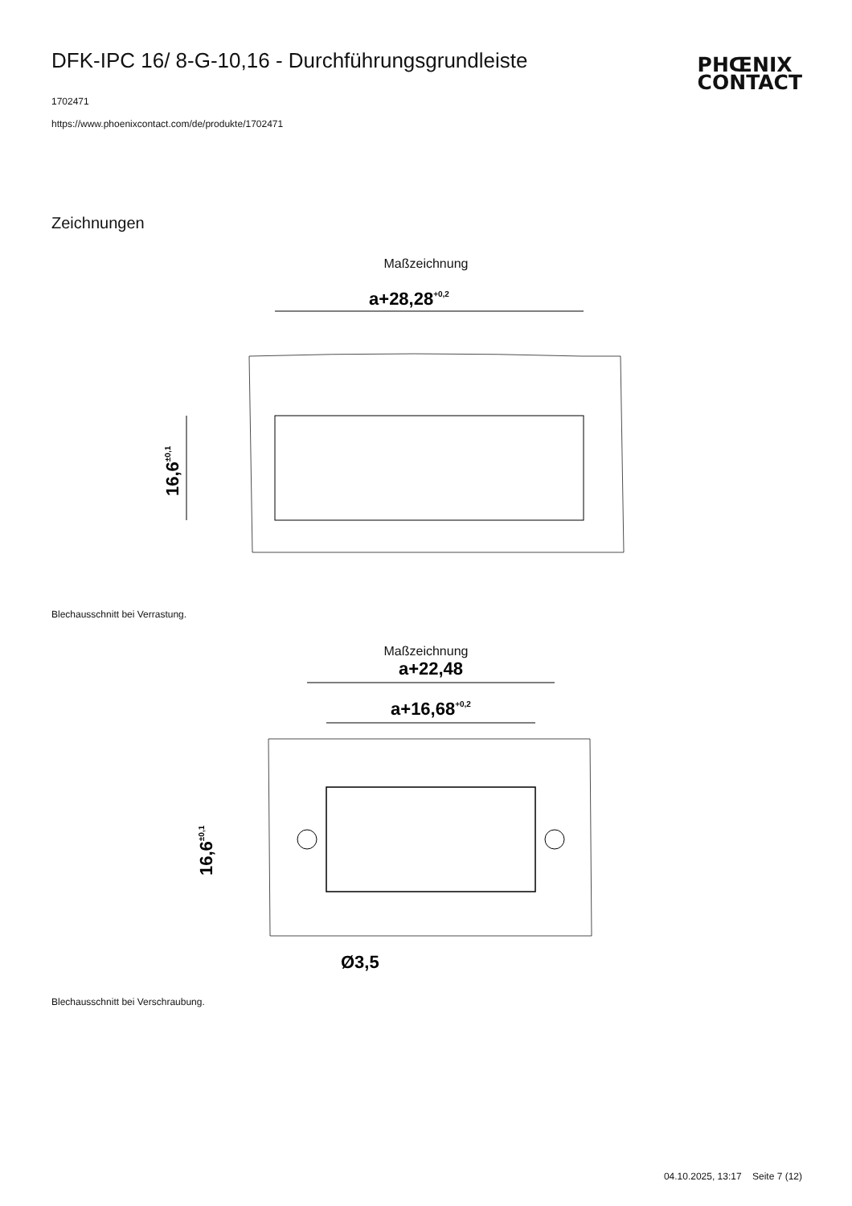PHŒNIX
CONTACT
DFK-IPC 16/ 8-G-10,16 - Durchführungsgrundleiste
1702471
https://www.phoenixcontact.com/de/produkte/1702471
Zeichnungen
Maßzeichnung
a+28,28+0,2
16,6±0,1
Blechausschnitt bei Verrastung.
Maßzeichnung
a+22,48
a+16,68+0,2
16,6±0,1
Ø3,5
Blechausschnitt bei Verschraubung.
04.10.2025, 13:17 Seite 7 (12)